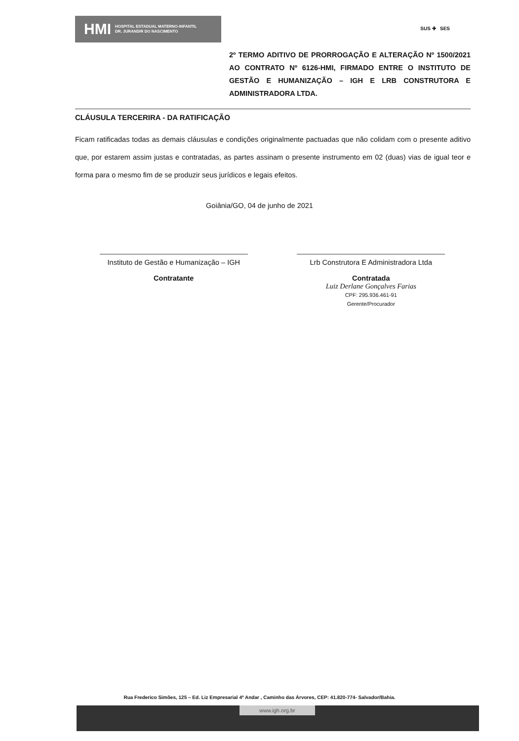HMI HOSPITAL ESTADUAL MATERNO-INFANTIL
DR. JURANDIR DO NASCIMENTO
SUS ✚ SES
2º TERMO ADITIVO DE PRORROGAÇÃO E ALTERAÇÃO Nº 1500/2021 AO CONTRATO Nº 6126-HMI, FIRMADO ENTRE O INSTITUTO DE GESTÃO E HUMANIZAÇÃO – IGH E LRB CONSTRUTORA E ADMINISTRADORA LTDA.
CLÁUSULA TERCERIRA - DA RATIFICAÇÃO
Ficam ratificadas todas as demais cláusulas e condições originalmente pactuadas que não colidam com o presente aditivo que, por estarem assim justas e contratadas, as partes assinam o presente instrumento em 02 (duas) vias de igual teor e forma para o mesmo fim de se produzir seus jurídicos e legais efeitos.
Goiânia/GO, 04 de junho de 2021
Instituto de Gestão e Humanização – IGH
Contratante
Lrb Construtora E Administradora Ltda
Contratada
Luiz Derlane Gonçalves Farias
CPF: 295.936.461-91
Gerente/Procurador
Rua Frederico Simões, 125 – Ed. Liz Empresarial 4º Andar , Caminho das Árvores, CEP: 41.820-774- Salvador/Bahia.
www.igh.org.br